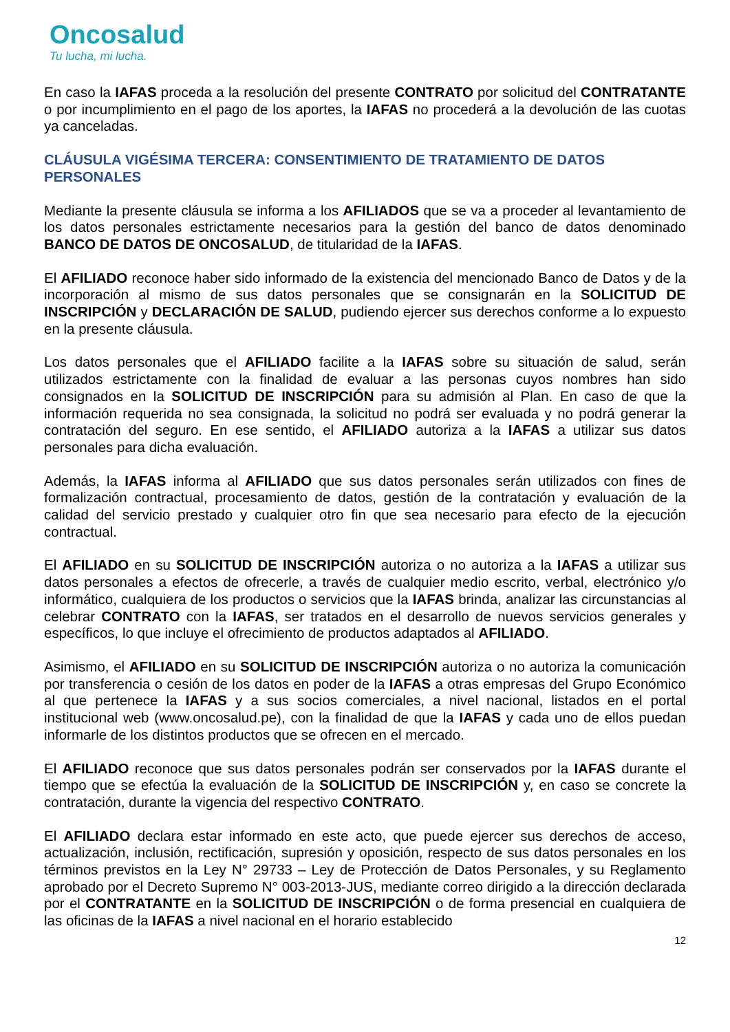Oncosalud
Tu lucha, mi lucha.
En caso la IAFAS proceda a la resolución del presente CONTRATO por solicitud del CONTRATANTE o por incumplimiento en el pago de los aportes, la IAFAS no procederá a la devolución de las cuotas ya canceladas.
CLÁUSULA VIGÉSIMA TERCERA: CONSENTIMIENTO DE TRATAMIENTO DE DATOS PERSONALES
Mediante la presente cláusula se informa a los AFILIADOS que se va a proceder al levantamiento de los datos personales estrictamente necesarios para la gestión del banco de datos denominado BANCO DE DATOS DE ONCOSALUD, de titularidad de la IAFAS.
El AFILIADO reconoce haber sido informado de la existencia del mencionado Banco de Datos y de la incorporación al mismo de sus datos personales que se consignarán en la SOLICITUD DE INSCRIPCIÓN y DECLARACIÓN DE SALUD, pudiendo ejercer sus derechos conforme a lo expuesto en la presente cláusula.
Los datos personales que el AFILIADO facilite a la IAFAS sobre su situación de salud, serán utilizados estrictamente con la finalidad de evaluar a las personas cuyos nombres han sido consignados en la SOLICITUD DE INSCRIPCIÓN para su admisión al Plan. En caso de que la información requerida no sea consignada, la solicitud no podrá ser evaluada y no podrá generar la contratación del seguro. En ese sentido, el AFILIADO autoriza a la IAFAS a utilizar sus datos personales para dicha evaluación.
Además, la IAFAS informa al AFILIADO que sus datos personales serán utilizados con fines de formalización contractual, procesamiento de datos, gestión de la contratación y evaluación de la calidad del servicio prestado y cualquier otro fin que sea necesario para efecto de la ejecución contractual.
El AFILIADO en su SOLICITUD DE INSCRIPCIÓN autoriza o no autoriza a la IAFAS a utilizar sus datos personales a efectos de ofrecerle, a través de cualquier medio escrito, verbal, electrónico y/o informático, cualquiera de los productos o servicios que la IAFAS brinda, analizar las circunstancias al celebrar CONTRATO con la IAFAS, ser tratados en el desarrollo de nuevos servicios generales y específicos, lo que incluye el ofrecimiento de productos adaptados al AFILIADO.
Asimismo, el AFILIADO en su SOLICITUD DE INSCRIPCIÓN autoriza o no autoriza la comunicación por transferencia o cesión de los datos en poder de la IAFAS a otras empresas del Grupo Económico al que pertenece la IAFAS y a sus socios comerciales, a nivel nacional, listados en el portal institucional web (www.oncosalud.pe), con la finalidad de que la IAFAS y cada uno de ellos puedan informarle de los distintos productos que se ofrecen en el mercado.
El AFILIADO reconoce que sus datos personales podrán ser conservados por la IAFAS durante el tiempo que se efectúa la evaluación de la SOLICITUD DE INSCRIPCIÓN y, en caso se concrete la contratación, durante la vigencia del respectivo CONTRATO.
El AFILIADO declara estar informado en este acto, que puede ejercer sus derechos de acceso, actualización, inclusión, rectificación, supresión y oposición, respecto de sus datos personales en los términos previstos en la Ley N° 29733 – Ley de Protección de Datos Personales, y su Reglamento aprobado por el Decreto Supremo N° 003-2013-JUS, mediante correo dirigido a la dirección declarada por el CONTRATANTE en la SOLICITUD DE INSCRIPCIÓN o de forma presencial en cualquiera de las oficinas de la IAFAS a nivel nacional en el horario establecido
12